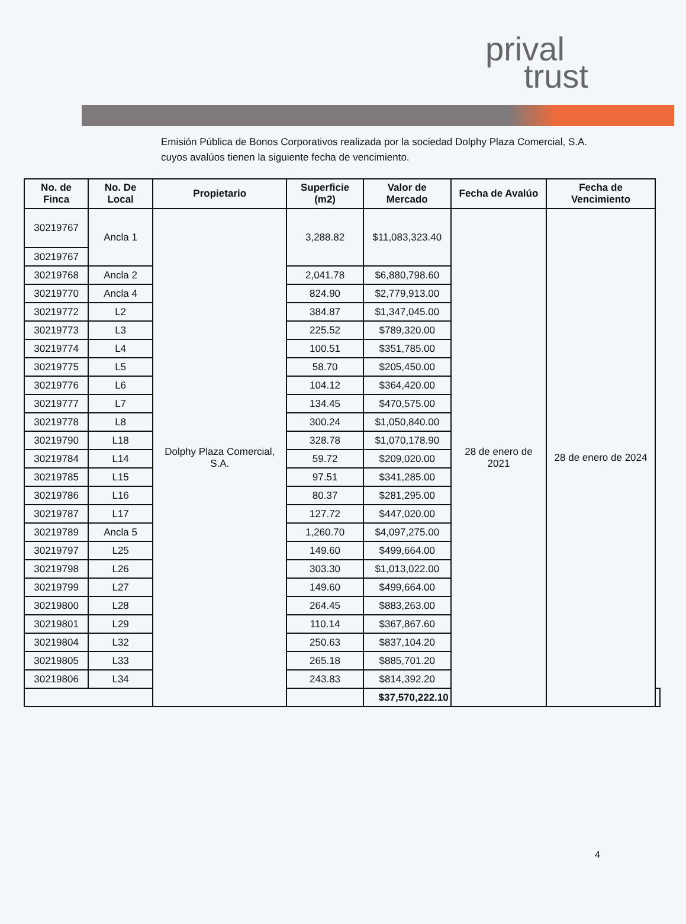prival
trust
Emisión Pública de Bonos Corporativos realizada por la sociedad Dolphy Plaza Comercial, S.A. cuyos avalúos tienen la siguiente fecha de vencimiento.
| No. de Finca | No. De Local | Propietario | Superficie (m2) | Valor de Mercado | Fecha de Avalúo | Fecha de Vencimiento | |
| --- | --- | --- | --- | --- | --- | --- | --- |
| 30219767 | Ancla 1 | Dolphy Plaza Comercial, S.A. | 3,288.82 | $11,083,323.40 | 28 de enero de 2021 | 28 de enero de 2024 | |
| 30219767 | | | | | | | |
| 30219768 | Ancla 2 | | 2,041.78 | $6,880,798.60 | | | |
| 30219770 | Ancla 4 | | 824.90 | $2,779,913.00 | | | |
| 30219772 | L2 | | 384.87 | $1,347,045.00 | | | |
| 30219773 | L3 | | 225.52 | $789,320.00 | | | |
| 30219774 | L4 | | 100.51 | $351,785.00 | | | |
| 30219775 | L5 | | 58.70 | $205,450.00 | | | |
| 30219776 | L6 | | 104.12 | $364,420.00 | | | |
| 30219777 | L7 | | 134.45 | $470,575.00 | | | |
| 30219778 | L8 | | 300.24 | $1,050,840.00 | | | |
| 30219790 | L18 | | 328.78 | $1,070,178.90 | | | |
| 30219784 | L14 | | 59.72 | $209,020.00 | | | |
| 30219785 | L15 | | 97.51 | $341,285.00 | | | |
| 30219786 | L16 | | 80.37 | $281,295.00 | | | |
| 30219787 | L17 | | 127.72 | $447,020.00 | | | |
| 30219789 | Ancla 5 | | 1,260.70 | $4,097,275.00 | | | |
| 30219797 | L25 | | 149.60 | $499,664.00 | | | |
| 30219798 | L26 | | 303.30 | $1,013,022.00 | | | |
| 30219799 | L27 | | 149.60 | $499,664.00 | | | |
| 30219800 | L28 | | 264.45 | $883,263.00 | | | |
| 30219801 | L29 | | 110.14 | $367,867.60 | | | |
| 30219804 | L32 | | 250.63 | $837,104.20 | | | |
| 30219805 | L33 | | 265.18 | $885,701.20 | | | |
| 30219806 | L34 | | 243.83 | $814,392.20 | | | |
| | | | | $37,570,222.10 | | | |
4